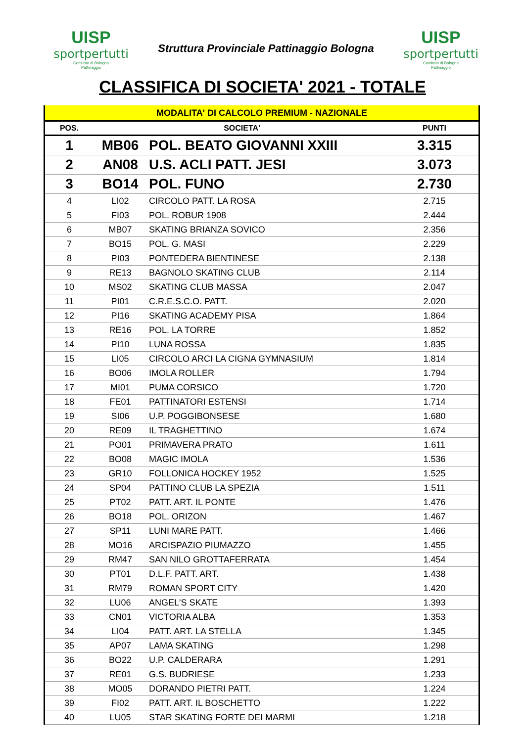UISP
sportpertutti
Comitato di Bologna
Pattinaggio
Struttura Provinciale Pattinaggio Bologna
UISP
sportpertutti
Comitato di Bologna
Pattinaggio
CLASSIFICA DI SOCIETA' 2021 - TOTALE
| MODALITA' DI CALCOLO PREMIUM - NAZIONALE | | | |
| POS. | SOCIETA' | | PUNTI |
| 1 | MB06 | POL. BEATO GIOVANNI XXIII | 3.315 |
| 2 | AN08 | U.S. ACLI PATT. JESI | 3.073 |
| 3 | BO14 | POL. FUNO | 2.730 |
| 4 | LI02 | CIRCOLO PATT. LA ROSA | 2.715 |
| 5 | FI03 | POL. ROBUR 1908 | 2.444 |
| 6 | MB07 | SKATING BRIANZA SOVICO | 2.356 |
| 7 | BO15 | POL. G. MASI | 2.229 |
| 8 | PI03 | PONTEDERA BIENTINESE | 2.138 |
| 9 | RE13 | BAGNOLO SKATING CLUB | 2.114 |
| 10 | MS02 | SKATING CLUB MASSA | 2.047 |
| 11 | PI01 | C.R.E.S.C.O. PATT. | 2.020 |
| 12 | PI16 | SKATING ACADEMY PISA | 1.864 |
| 13 | RE16 | POL. LA TORRE | 1.852 |
| 14 | PI10 | LUNA ROSSA | 1.835 |
| 15 | LI05 | CIRCOLO ARCI LA CIGNA GYMNASIUM | 1.814 |
| 16 | BO06 | IMOLA ROLLER | 1.794 |
| 17 | MI01 | PUMA CORSICO | 1.720 |
| 18 | FE01 | PATTINATORI ESTENSI | 1.714 |
| 19 | SI06 | U.P. POGGIBONSESE | 1.680 |
| 20 | RE09 | IL TRAGHETTINO | 1.674 |
| 21 | PO01 | PRIMAVERA PRATO | 1.611 |
| 22 | BO08 | MAGIC IMOLA | 1.536 |
| 23 | GR10 | FOLLONICA HOCKEY 1952 | 1.525 |
| 24 | SP04 | PATTINO CLUB LA SPEZIA | 1.511 |
| 25 | PT02 | PATT. ART. IL PONTE | 1.476 |
| 26 | BO18 | POL. ORIZON | 1.467 |
| 27 | SP11 | LUNI MARE PATT. | 1.466 |
| 28 | MO16 | ARCISPAZIO PIUMAZZO | 1.455 |
| 29 | RM47 | SAN NILO GROTTAFERRATA | 1.454 |
| 30 | PT01 | D.L.F. PATT. ART. | 1.438 |
| 31 | RM79 | ROMAN SPORT CITY | 1.420 |
| 32 | LU06 | ANGEL'S SKATE | 1.393 |
| 33 | CN01 | VICTORIA ALBA | 1.353 |
| 34 | LI04 | PATT. ART. LA STELLA | 1.345 |
| 35 | AP07 | LAMA SKATING | 1.298 |
| 36 | BO22 | U.P. CALDERARA | 1.291 |
| 37 | RE01 | G.S. BUDRIESE | 1.233 |
| 38 | MO05 | DORANDO PIETRI PATT. | 1.224 |
| 39 | FI02 | PATT. ART. IL BOSCHETTO | 1.222 |
| 40 | LU05 | STAR SKATING FORTE DEI MARMI | 1.218 |